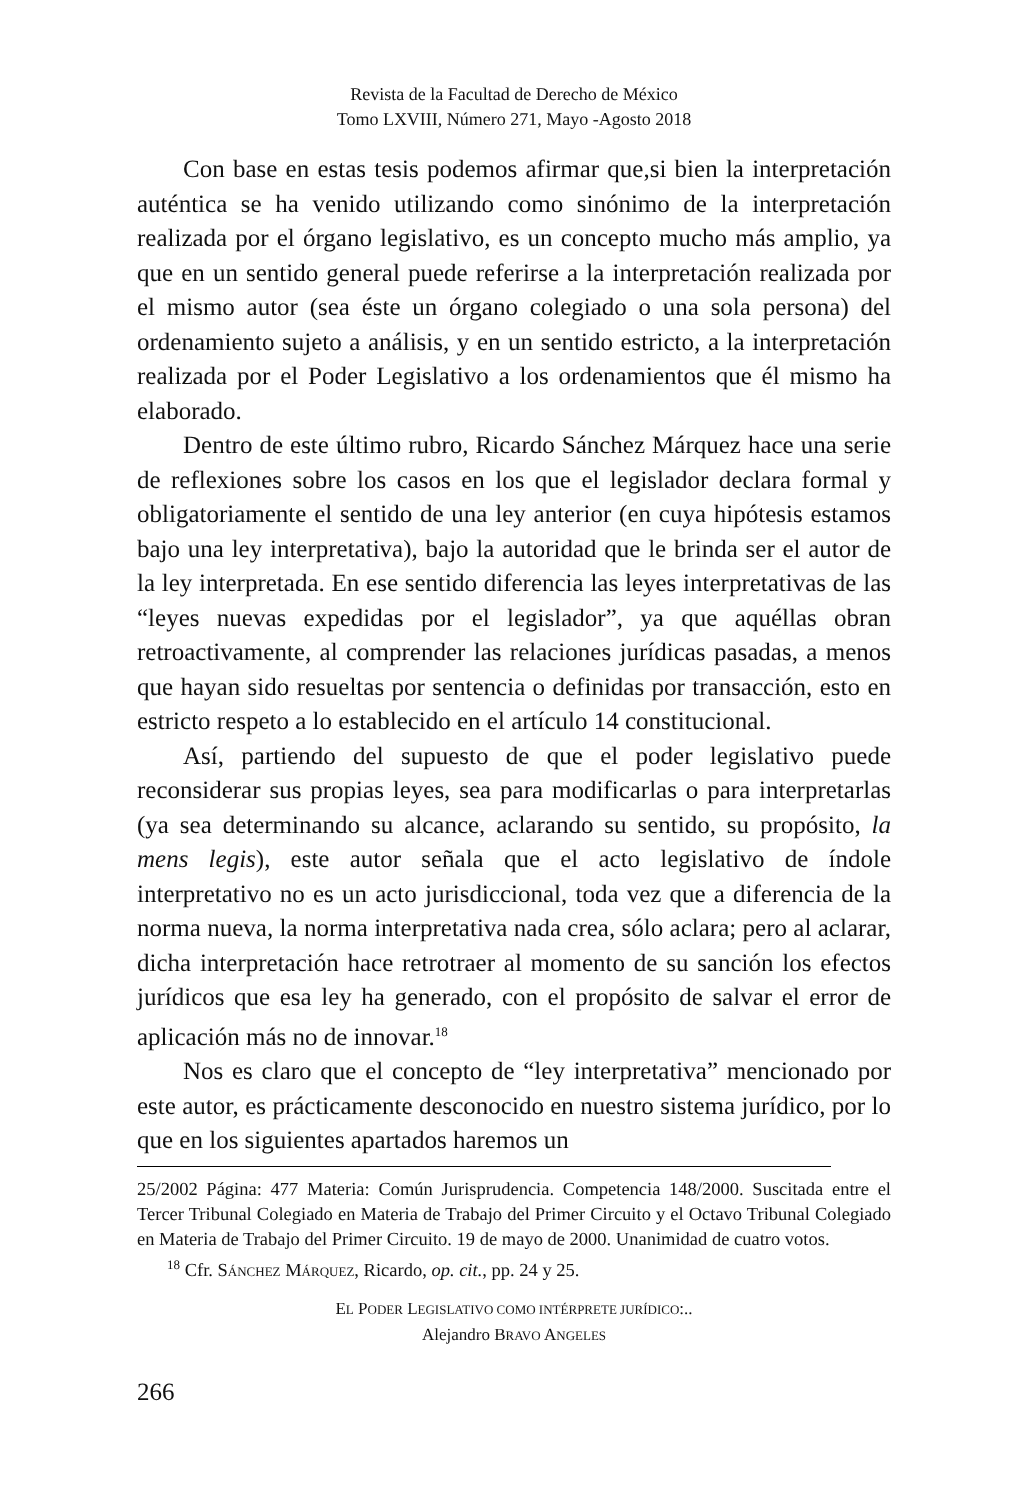Revista de la Facultad de Derecho de México
Tomo LXVIII, Número 271, Mayo -Agosto 2018
Con base en estas tesis podemos afirmar que,si bien la interpretación auténtica se ha venido utilizando como sinónimo de la interpretación realizada por el órgano legislativo, es un concepto mucho más amplio, ya que en un sentido general puede referirse a la interpretación realizada por el mismo autor (sea éste un órgano colegiado o una sola persona) del ordenamiento sujeto a análisis, y en un sentido estricto, a la interpretación realizada por el Poder Legislativo a los ordenamientos que él mismo ha elaborado.
Dentro de este último rubro, Ricardo Sánchez Márquez hace una serie de reflexiones sobre los casos en los que el legislador declara formal y obligatoriamente el sentido de una ley anterior (en cuya hipótesis estamos bajo una ley interpretativa), bajo la autoridad que le brinda ser el autor de la ley interpretada. En ese sentido diferencia las leyes interpretativas de las “leyes nuevas expedidas por el legislador”, ya que aquéllas obran retroactivamente, al comprender las relaciones jurídicas pasadas, a menos que hayan sido resueltas por sentencia o definidas por transacción, esto en estricto respeto a lo establecido en el artículo 14 constitucional.
Así, partiendo del supuesto de que el poder legislativo puede reconsiderar sus propias leyes, sea para modificarlas o para interpretarlas (ya sea determinando su alcance, aclarando su sentido, su propósito, la mens legis), este autor señala que el acto legislativo de índole interpretativo no es un acto jurisdiccional, toda vez que a diferencia de la norma nueva, la norma interpretativa nada crea, sólo aclara; pero al aclarar, dicha interpretación hace retrotraer al momento de su sanción los efectos jurídicos que esa ley ha generado, con el propósito de salvar el error de aplicación más no de innovar.<sup>18</sup>
Nos es claro que el concepto de “ley interpretativa” mencionado por este autor, es prácticamente desconocido en nuestro sistema jurídico, por lo que en los siguientes apartados haremos un
25/2002 Página: 477 Materia: Común Jurisprudencia. Competencia 148/2000. Suscitada entre el Tercer Tribunal Colegiado en Materia de Trabajo del Primer Circuito y el Octavo Tribunal Colegiado en Materia de Trabajo del Primer Circuito. 19 de mayo de 2000. Unanimidad de cuatro votos.
<sup>18</sup> Cfr. SÁNCHEZ MÁRQUEZ, Ricardo, op. cit., pp. 24 y 25.
EL PODER LEGISLATIVO COMO INTÉRPRETE JURÍDICO:..
Alejandro BRAVO ANGELES
266